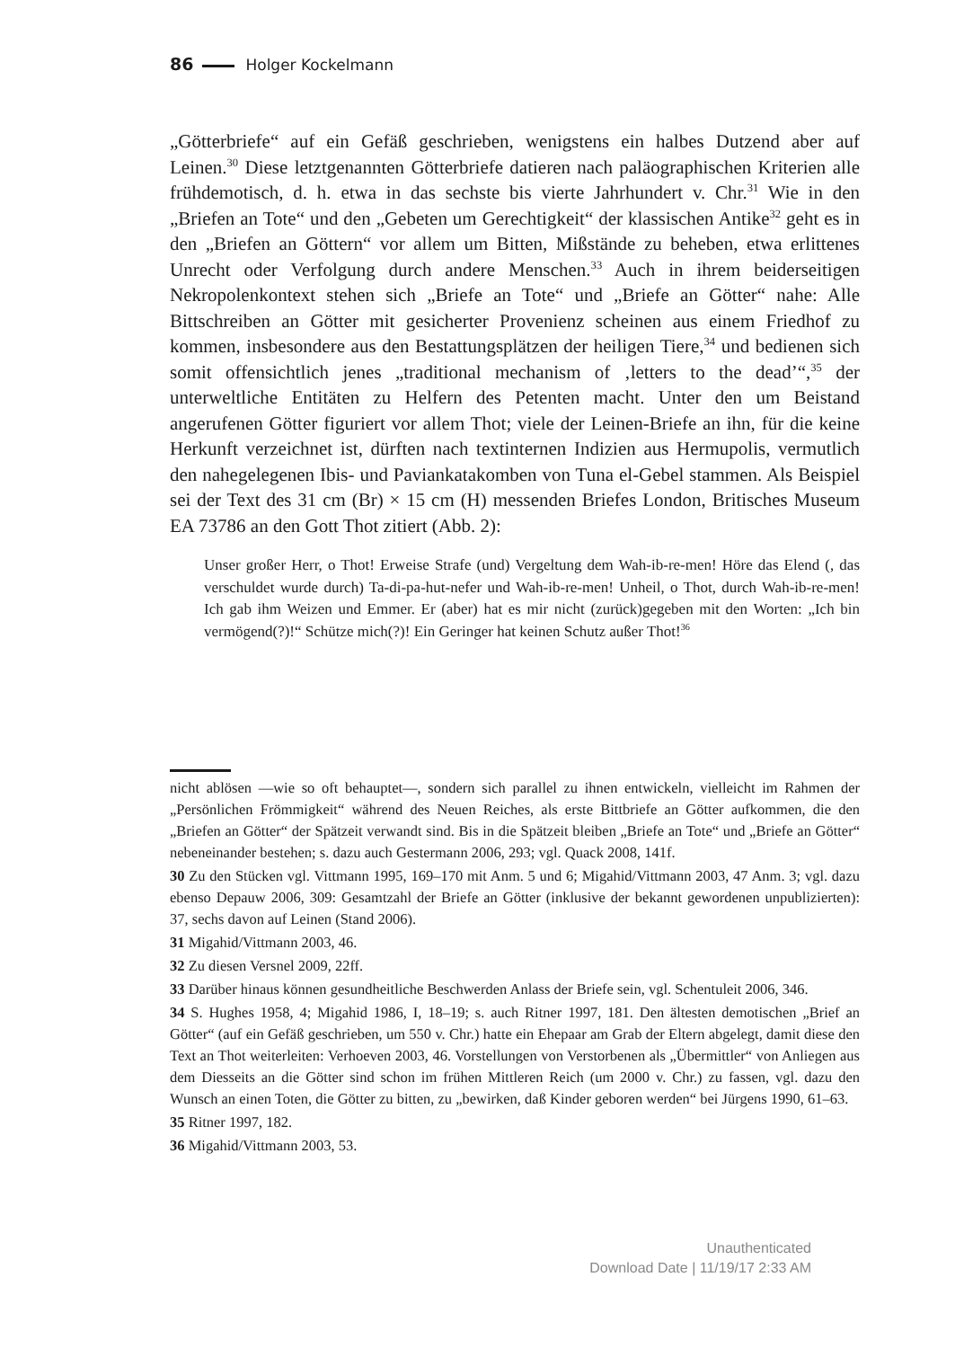86 Holger Kockelmann
„Götterbriefe“ auf ein Gefäß geschrieben, wenigstens ein halbes Dutzend aber auf Leinen.<sup>30</sup> Diese letztgenannten Götterbriefe datieren nach paläographischen Kriterien alle frühdemotisch, d. h. etwa in das sechste bis vierte Jahrhundert v. Chr.<sup>31</sup> Wie in den „Briefen an Tote“ und den „Gebeten um Gerechtigkeit“ der klassischen Antike<sup>32</sup> geht es in den „Briefen an Göttern“ vor allem um Bitten, Mißstände zu beheben, etwa erlittenes Unrecht oder Verfolgung durch andere Menschen.<sup>33</sup> Auch in ihrem beiderseitigen Nekropolenkontext stehen sich „Briefe an Tote“ und „Briefe an Götter“ nahe: Alle Bittschreiben an Götter mit gesicherter Provenienz scheinen aus einem Friedhof zu kommen, insbesondere aus den Bestattungsplätzen der heiligen Tiere,<sup>34</sup> und bedienen sich somit offensichtlich jenes „traditional mechanism of ‚letters to the dead’“,<sup>35</sup> der unterweltliche Entitäten zu Helfern des Petenten macht. Unter den um Beistand angerufenen Götter figuriert vor allem Thot; viele der Leinen-Briefe an ihn, für die keine Herkunft verzeichnet ist, dürften nach textinternen Indizien aus Hermupolis, vermutlich den nahegelegenen Ibis- und Paviankatakomben von Tuna el-Gebel stammen. Als Beispiel sei der Text des 31 cm (Br) × 15 cm (H) messenden Briefes London, Britisches Museum EA 73786 an den Gott Thot zitiert (Abb. 2):
Unser großer Herr, o Thot! Erweise Strafe (und) Vergeltung dem Wah-ib-re-men! Höre das Elend (, das verschuldet wurde durch) Ta-di-pa-hut-nefer und Wah-ib-re-men! Unheil, o Thot, durch Wah-ib-re-men! Ich gab ihm Weizen und Emmer. Er (aber) hat es mir nicht (zurück)gegeben mit den Worten: „Ich bin vermögend(?)!“ Schütze mich(?)! Ein Geringer hat keinen Schutz außer Thot!<sup>36</sup>
nicht ablösen —wie so oft behauptet—, sondern sich parallel zu ihnen entwickeln, vielleicht im Rahmen der „Persönlichen Frömmigkeit“ während des Neuen Reiches, als erste Bittbriefe an Götter aufkommen, die den „Briefen an Götter“ der Spätzeit verwandt sind. Bis in die Spätzeit bleiben „Briefe an Tote“ und „Briefe an Götter“ nebeneinander bestehen; s. dazu auch Gestermann 2006, 293; vgl. Quack 2008, 141f.
30 Zu den Stücken vgl. Vittmann 1995, 169–170 mit Anm. 5 und 6; Migahid/Vittmann 2003, 47 Anm. 3; vgl. dazu ebenso Depauw 2006, 309: Gesamtzahl der Briefe an Götter (inklusive der bekannt gewordenen unpublizierten): 37, sechs davon auf Leinen (Stand 2006).
31 Migahid/Vittmann 2003, 46.
32 Zu diesen Versnel 2009, 22ff.
33 Darüber hinaus können gesundheitliche Beschwerden Anlass der Briefe sein, vgl. Schentuleit 2006, 346.
34 S. Hughes 1958, 4; Migahid 1986, I, 18–19; s. auch Ritner 1997, 181. Den ältesten demotischen „Brief an Götter“ (auf ein Gefäß geschrieben, um 550 v. Chr.) hatte ein Ehepaar am Grab der Eltern abgelegt, damit diese den Text an Thot weiterleiten: Verhoeven 2003, 46. Vorstellungen von Verstorbenen als „Übermittler“ von Anliegen aus dem Diesseits an die Götter sind schon im frühen Mittleren Reich (um 2000 v. Chr.) zu fassen, vgl. dazu den Wunsch an einen Toten, die Götter zu bitten, zu „bewirken, daß Kinder geboren werden“ bei Jürgens 1990, 61–63.
35 Ritner 1997, 182.
36 Migahid/Vittmann 2003, 53.
Unauthenticated
Download Date | 11/19/17 2:33 AM